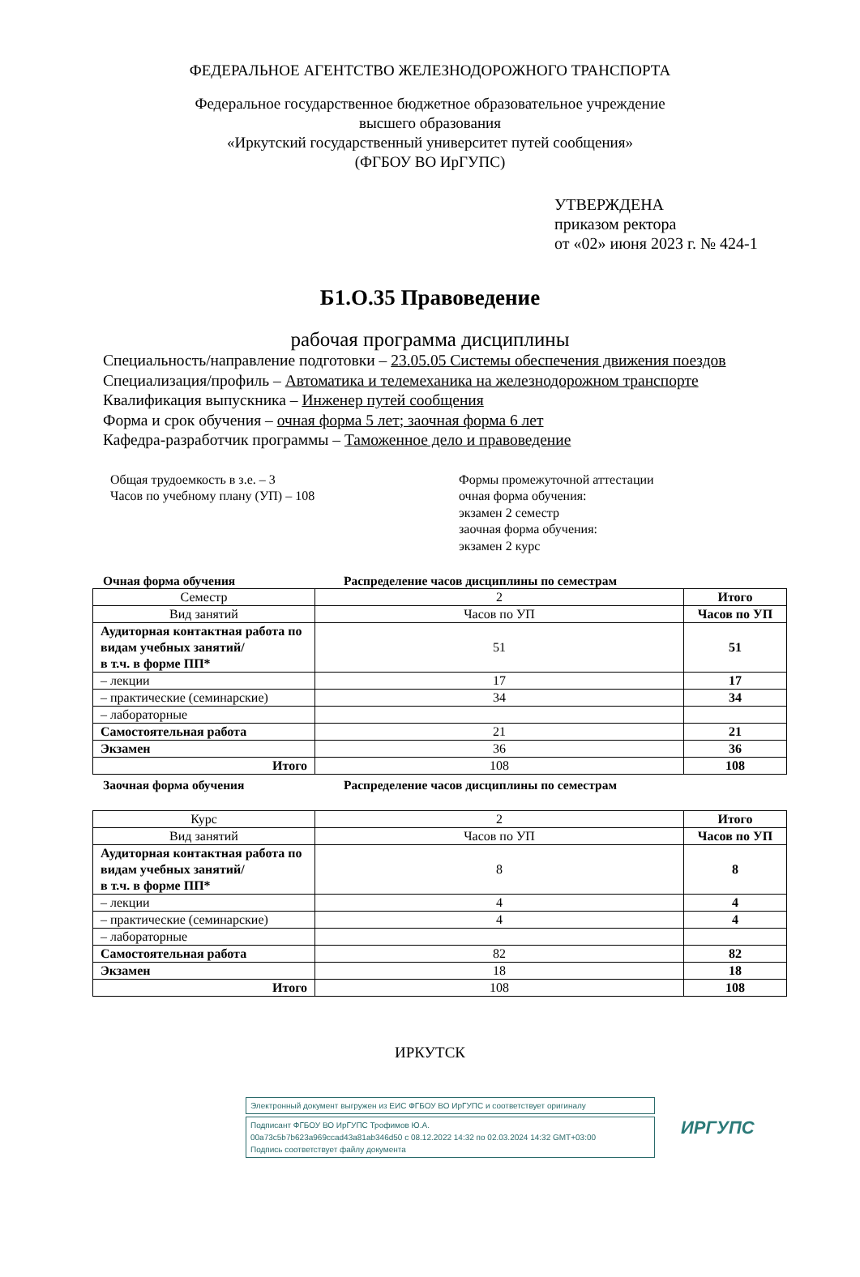ФЕДЕРАЛЬНОЕ АГЕНТСТВО ЖЕЛЕЗНОДОРОЖНОГО ТРАНСПОРТА
Федеральное государственное бюджетное образовательное учреждение
высшего образования
«Иркутский государственный университет путей сообщения»
(ФГБОУ ВО ИрГУПС)
УТВЕРЖДЕНА
приказом ректора
от «02» июня 2023 г. № 424-1
Б1.О.35 Правоведение
рабочая программа дисциплины
Специальность/направление подготовки – 23.05.05 Системы обеспечения движения поездов
Специализация/профиль – Автоматика и телемеханика на железнодорожном транспорте
Квалификация выпускника – Инженер путей сообщения
Форма и срок обучения – очная форма 5 лет; заочная форма 6 лет
Кафедра-разработчик программы – Таможенное дело и правоведение
Общая трудоемкость в з.е. – 3
Часов по учебному плану (УП) – 108
Формы промежуточной аттестации
очная форма обучения:
экзамен 2 семестр
заочная форма обучения:
экзамен 2 курс
Очная форма обучения Распределение часов дисциплины по семестрам
| Семестр | 2 | Итого |
| Вид занятий | Часов по УП | Часов по УП |
| Аудиторная контактная работа по видам учебных занятий/ в т.ч. в форме ПП* | 51 | 51 |
| – лекции | 17 | 17 |
| – практические (семинарские) | 34 | 34 |
| – лабораторные | | |
| Самостоятельная работа | 21 | 21 |
| Экзамен | 36 | 36 |
| Итого | 108 | 108 |
Заочная форма обучения Распределение часов дисциплины по семестрам
| Курс | 2 | Итого |
| Вид занятий | Часов по УП | Часов по УП |
| Аудиторная контактная работа по видам учебных занятий/ в т.ч. в форме ПП* | 8 | 8 |
| – лекции | 4 | 4 |
| – практические (семинарские) | 4 | 4 |
| – лабораторные | | |
| Самостоятельная работа | 82 | 82 |
| Экзамен | 18 | 18 |
| Итого | 108 | 108 |
ИРКУТСК
Электронный документ выгружен из ЕИС ФГБОУ ВО ИрГУПС и соответствует оригиналу
Подписант ФГБОУ ВО ИрГУПС Трофимов Ю.А.
00a73c5b7b623a969ccad43a81ab346d50 с 08.12.2022 14:32 по 02.03.2024 14:32 GMT+03:00
Подпись соответствует файлу документа
ИРГУПС